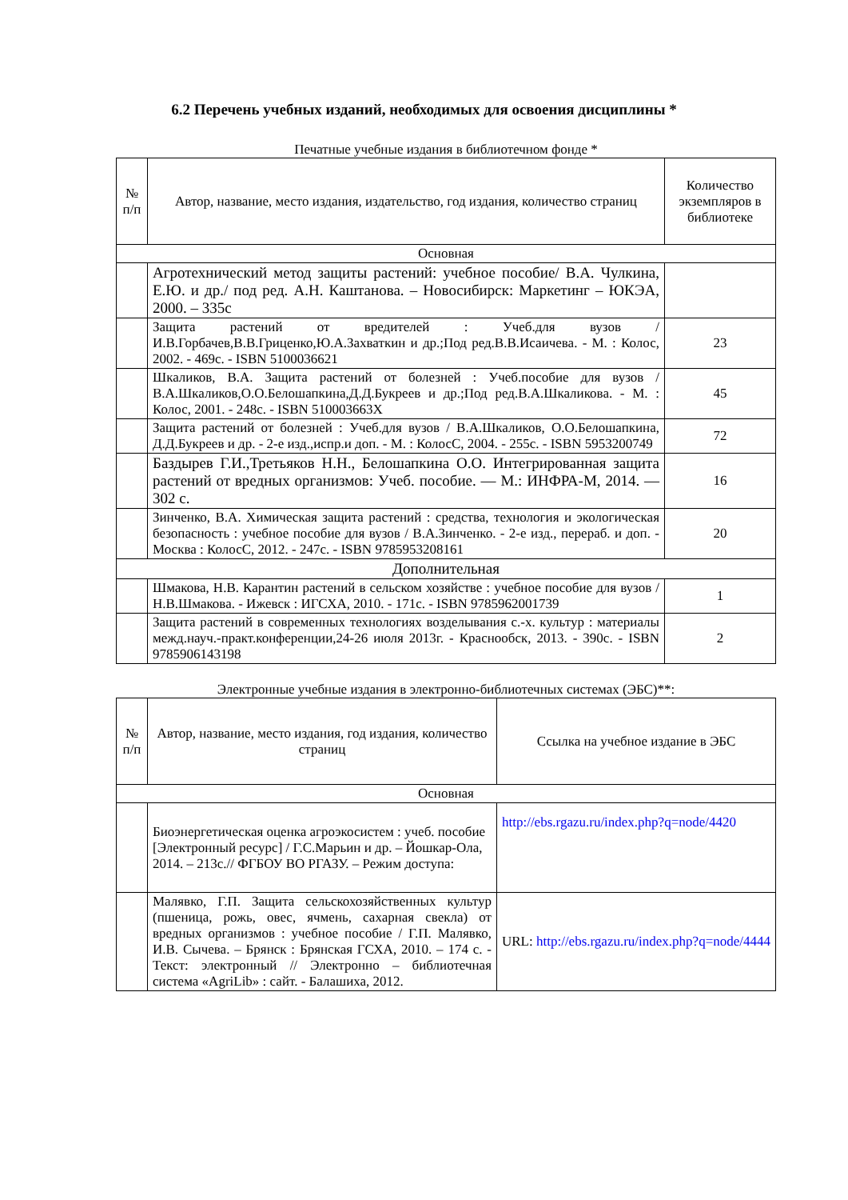6.2 Перечень учебных изданий, необходимых для освоения дисциплины *
Печатные учебные издания в библиотечном фонде *
| № п/п | Автор, название, место издания, издательство, год издания, количество страниц | Количество экземпляров в библиотеке |
| --- | --- | --- |
| Основная | | |
| | Агротехнический метод защиты растений: учебное пособие/ В.А. Чулкина, Е.Ю. и др./ под ред. А.Н. Каштанова. – Новосибирск: Маркетинг – ЮКЭА, 2000. – 335с | |
| | Защита растений от вредителей : Учеб.для вузов / И.В.Горбачев,В.В.Гриценко,Ю.А.Захваткин и др.;Под ред.В.В.Исаичева. - М. : Колос, 2002. - 469с. - ISBN 5100036621 | 23 |
| | Шкаликов, В.А. Защита растений от болезней : Учеб.пособие для вузов / В.А.Шкаликов,О.О.Белошапкина,Д.Д.Букреев и др.;Под ред.В.А.Шкаликова. - М. : Колос, 2001. - 248с. - ISBN 510003663X | 45 |
| | Защита растений от болезней : Учеб.для вузов / В.А.Шкаликов, О.О.Белошапкина, Д.Д.Букреев и др. - 2-е изд.,испр.и доп. - М. : КолосС, 2004. - 255с. - ISBN 5953200749 | 72 |
| | Баздырев Г.И.,Третьяков Н.Н., Белошапкина О.О. Интегрированная защита растений от вредных организмов: Учеб. пособие. — М.: ИНФРА-М, 2014. — 302 с. | 16 |
| | Зинченко, В.А. Химическая защита растений : средства, технология и экологическая безопасность : учебное пособие для вузов / В.А.Зинченко. - 2-е изд., перераб. и доп. - Москва : КолосС, 2012. - 247с. - ISBN 9785953208161 | 20 |
| Дополнительная | | |
| | Шмакова, Н.В. Карантин растений в сельском хозяйстве : учебное пособие для вузов / Н.В.Шмакова. - Ижевск : ИГСХА, 2010. - 171с. - ISBN 9785962001739 | 1 |
| | Защита растений в современных технологиях возделывания с.-х. культур : материалы межд.науч.-практ.конференции,24-26 июля 2013г. - Краснообск, 2013. - 390с. - ISBN 9785906143198 | 2 |
Электронные учебные издания в электронно-библиотечных системах (ЭБС)**:
| № п/п | Автор, название, место издания, год издания, количество страниц | Ссылка на учебное издание в ЭБС |
| --- | --- | --- |
| Основная | | |
| | Биоэнергетическая оценка агроэкосистем : учеб. пособие [Электронный ресурс] / Г.С.Марьин и др. – Йошкар-Ола, 2014. – 213с.// ФГБОУ ВО РГАЗУ. – Режим доступа: | http://ebs.rgazu.ru/index.php?q=node/4420 |
| | Малявко, Г.П. Защита сельскохозяйственных культур (пшеница, рожь, овес, ячмень, сахарная свекла) от вредных организмов : учебное пособие / Г.П. Малявко, И.В. Сычева. – Брянск : Брянская ГСХА, 2010. – 174 с. - Текст: электронный // Электронно – библиотечная система «AgriLib» : сайт. - Балашиха, 2012. | URL: http://ebs.rgazu.ru/index.php?q=node/4444 |